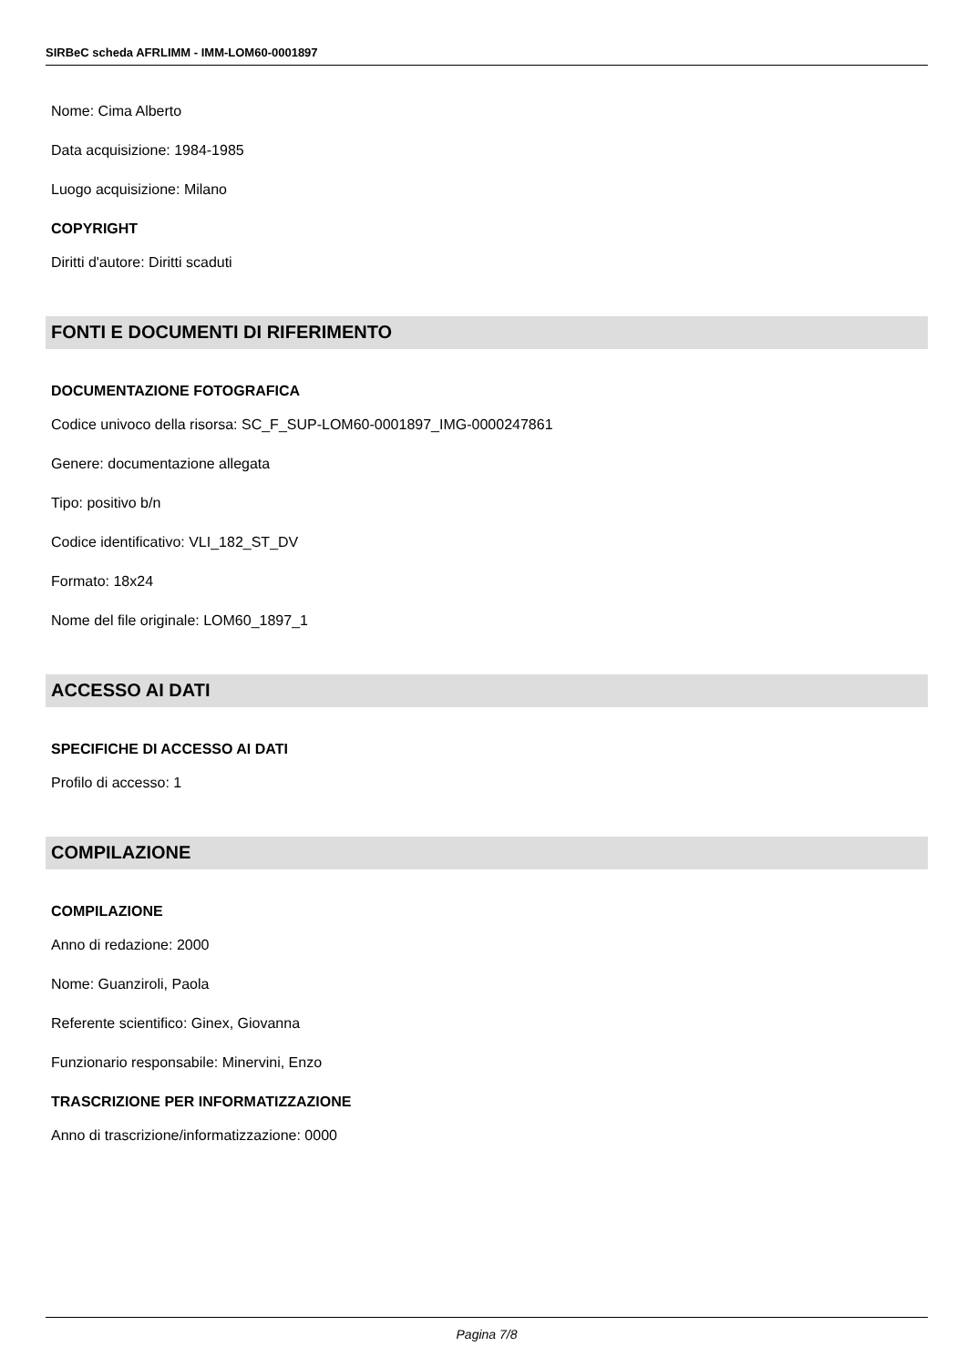SIRBeC scheda AFRLIMM - IMM-LOM60-0001897
Nome: Cima Alberto
Data acquisizione: 1984-1985
Luogo acquisizione: Milano
COPYRIGHT
Diritti d'autore: Diritti scaduti
FONTI E DOCUMENTI DI RIFERIMENTO
DOCUMENTAZIONE FOTOGRAFICA
Codice univoco della risorsa: SC_F_SUP-LOM60-0001897_IMG-0000247861
Genere: documentazione allegata
Tipo: positivo b/n
Codice identificativo: VLI_182_ST_DV
Formato: 18x24
Nome del file originale: LOM60_1897_1
ACCESSO AI DATI
SPECIFICHE DI ACCESSO AI DATI
Profilo di accesso: 1
COMPILAZIONE
COMPILAZIONE
Anno di redazione: 2000
Nome: Guanziroli, Paola
Referente scientifico: Ginex, Giovanna
Funzionario responsabile: Minervini, Enzo
TRASCRIZIONE PER INFORMATIZZAZIONE
Anno di trascrizione/informatizzazione: 0000
Pagina 7/8